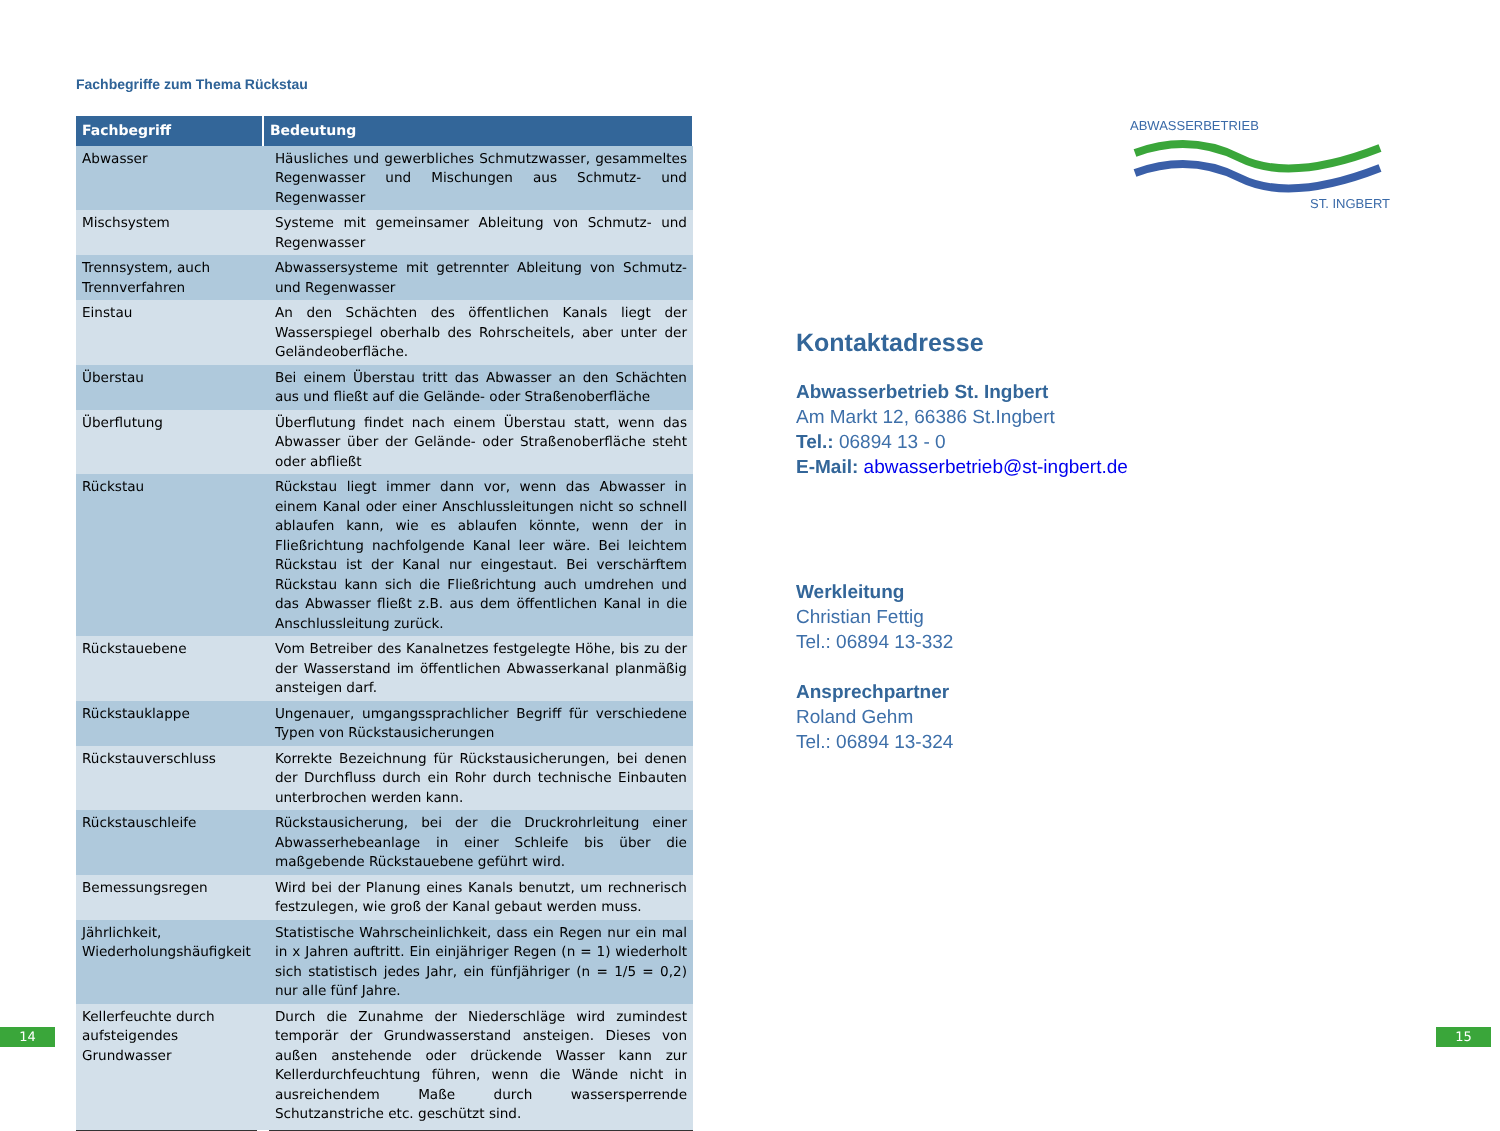Fachbegriffe zum Thema Rückstau
| Fachbegriff | Bedeutung |
| --- | --- |
| Abwasser | Häusliches und gewerbliches Schmutzwasser, gesammeltes Regenwasser und Mischungen aus Schmutz- und Regenwasser |
| Mischsystem | Systeme mit gemeinsamer Ableitung von Schmutz- und Regenwasser |
| Trennsystem, auch Trennverfahren | Abwassersysteme mit getrennter Ableitung von Schmutz- und Regenwasser |
| Einstau | An den Schächten des öffentlichen Kanals liegt der Wasserspiegel oberhalb des Rohrscheitels, aber unter der Geländeoberfläche. |
| Überstau | Bei einem Überstau tritt das Abwasser an den Schächten aus und fließt auf die Gelände- oder Straßenoberfläche |
| Überflutung | Überflutung findet nach einem Überstau statt, wenn das Abwasser über der Gelände- oder Straßenoberfläche steht oder abfließt |
| Rückstau | Rückstau liegt immer dann vor, wenn das Abwasser in einem Kanal oder einer Anschlussleitungen nicht so schnell ablaufen kann, wie es ablaufen könnte, wenn der in Fließrichtung nachfolgende Kanal leer wäre. Bei leichtem Rückstau ist der Kanal nur eingestaut. Bei verschärftem Rückstau kann sich die Fließrichtung auch umdrehen und das Abwasser fließt z.B. aus dem öffentlichen Kanal in die Anschlussleitung zurück. |
| Rückstauebene | Vom Betreiber des Kanalnetzes festgelegte Höhe, bis zu der der Wasserstand im öffentlichen Abwasserkanal planmäßig ansteigen darf. |
| Rückstauklappe | Ungenauer, umgangssprachlicher Begriff für verschiedene Typen von Rückstausicherungen |
| Rückstauverschluss | Korrekte Bezeichnung für Rückstausicherungen, bei denen der Durchfluss durch ein Rohr durch technische Einbauten unterbrochen werden kann. |
| Rückstauschleife | Rückstausicherung, bei der die Druckrohrleitung einer Abwasserhebeanlage in einer Schleife bis über die maßgebende Rückstauebene geführt wird. |
| Bemessungsregen | Wird bei der Planung eines Kanals benutzt, um rechnerisch festzulegen, wie groß der Kanal gebaut werden muss. |
| Jährlichkeit, Wiederholungshäufigkeit | Statistische Wahrscheinlichkeit, dass ein Regen nur ein mal in x Jahren auftritt. Ein einjähriger Regen (n = 1) wiederholt sich statistisch jedes Jahr, ein fünfjähriger (n = 1/5 = 0,2) nur alle fünf Jahre. |
| Kellerfeuchte durch aufsteigendes Grundwasser | Durch die Zunahme der Niederschläge wird zumindest temporär der Grundwasserstand ansteigen. Dieses von außen anstehende oder drückende Wasser kann zur Kellerdurchfeuchtung führen, wenn die Wände nicht in ausreichendem Maße durch wassersperrende Schutzanstriche etc. geschützt sind. |
ABWASSERBETRIEB
ST. INGBERT
Kontaktadresse
Abwasserbetrieb St. Ingbert
Am Markt 12, 66386 St.Ingbert
Tel.: 06894 13 - 0
E-Mail: abwasserbetrieb@st-ingbert.de
Werkleitung
Christian Fettig
Tel.: 06894 13-332
Ansprechpartner
Roland Gehm
Tel.: 06894 13-324
14 15